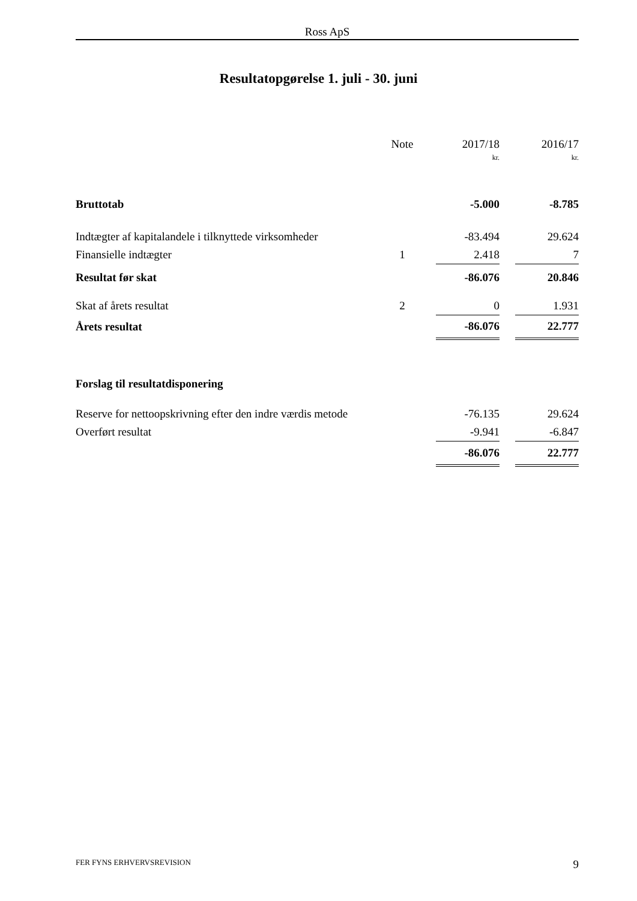Ross ApS
Resultatopgørelse 1. juli - 30. juni
| | Note | | 2017/18 | | 2016/17 |
| | | | kr. | | kr. |
| Bruttotab | | | -5.000 | | -8.785 |
| Indtægter af kapitalandele i tilknyttede virksomheder | | | -83.494 | | 29.624 |
| Finansielle indtægter | 1 | | 2.418 | | 7 |
| Resultat før skat | | | -86.076 | | 20.846 |
| Skat af årets resultat | 2 | | 0 | | 1.931 |
| Årets resultat | | | -86.076 | | 22.777 |
| Forslag til resultatdisponering | | | | | |
| Reserve for nettoopskrivning efter den indre værdis metode | | | -76.135 | | 29.624 |
| Overført resultat | | | -9.941 | | -6.847 |
| | | | -86.076 | | 22.777 |
FER FYNS ERHVERVSREVISION 9